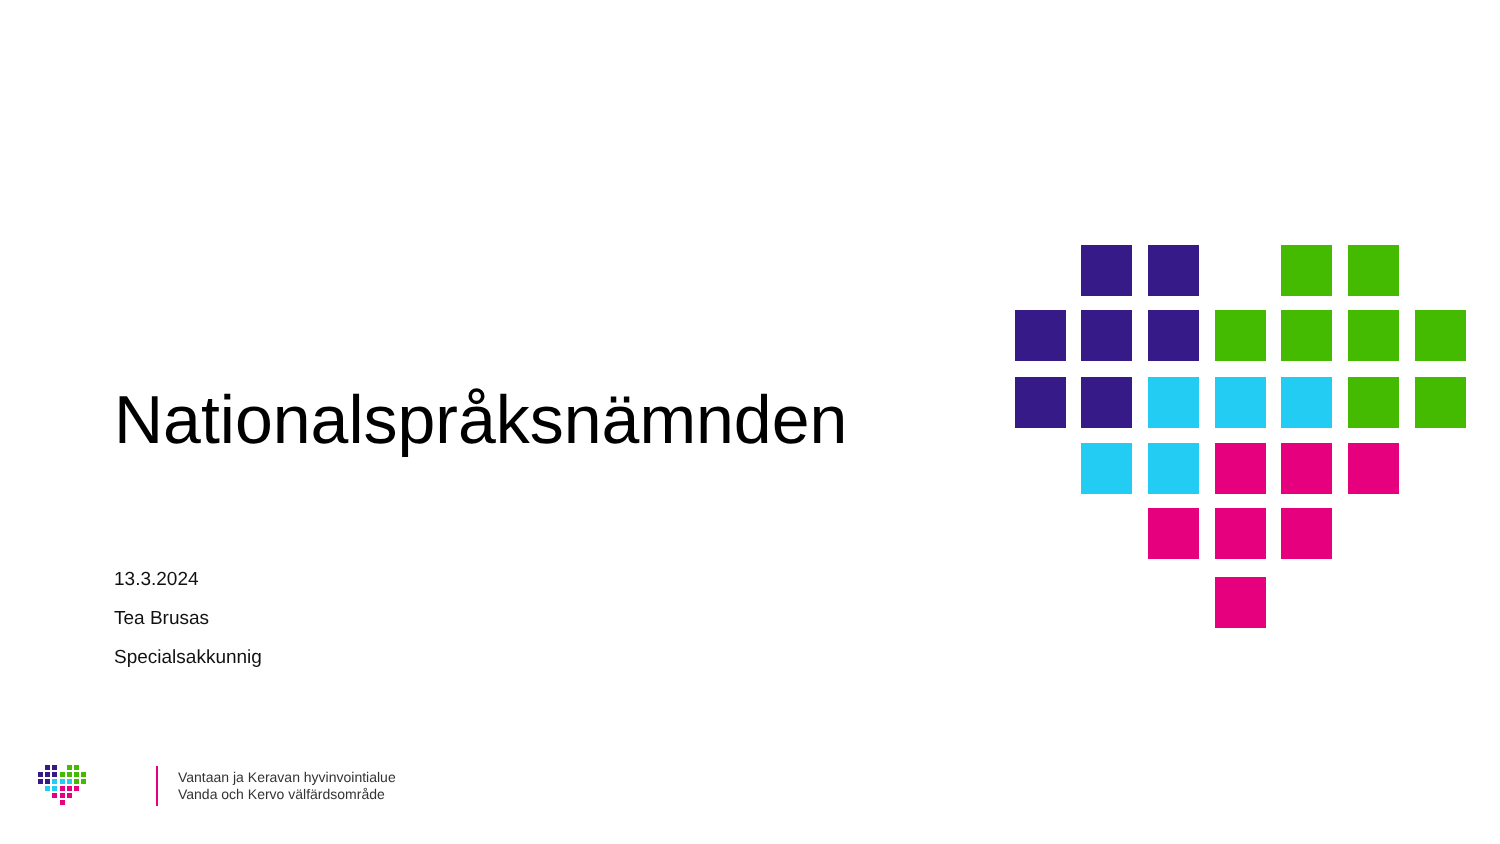Nationalspråksnämnden
13.3.2024
Tea Brusas
Specialsakkunnig
Vantaan ja Keravan hyvinvointialue
Vanda och Kervo välfärdsområde